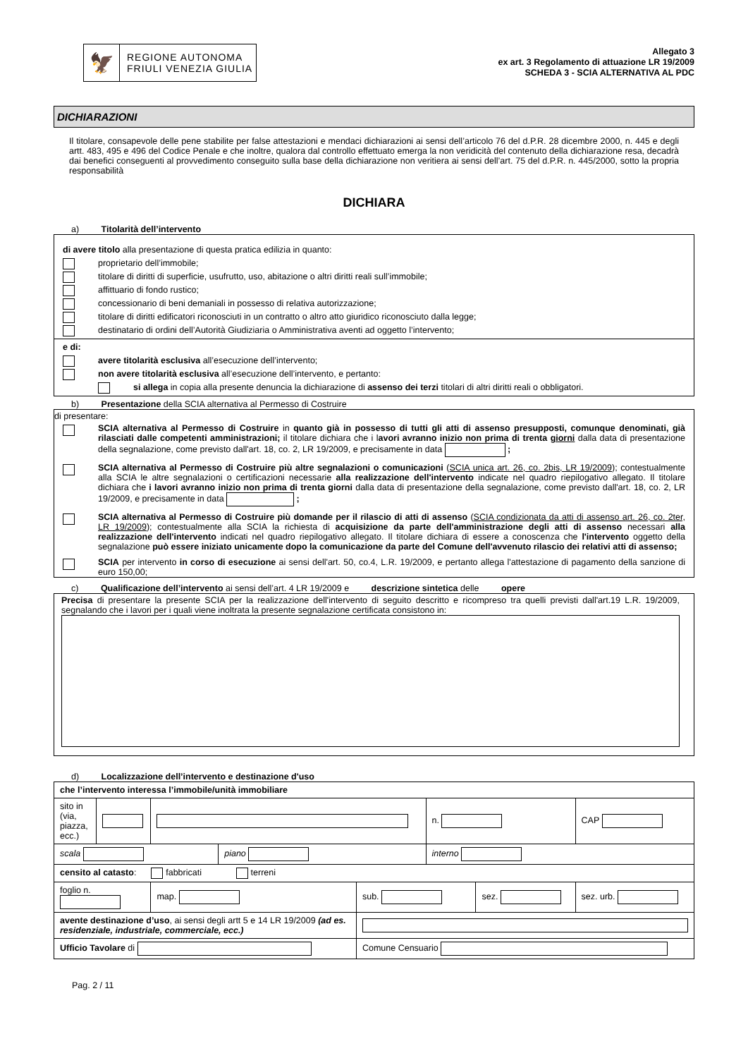🦅
REGIONE AUTONOMA
FRIULI VENEZIA GIULIA
Allegato 3
ex art. 3 Regolamento di attuazione LR 19/2009
SCHEDA 3 - SCIA ALTERNATIVA AL PDC
DICHIARAZIONI
Il titolare, consapevole delle pene stabilite per false attestazioni e mendaci dichiarazioni ai sensi dell’articolo 76 del d.P.R. 28 dicembre 2000, n. 445 e degli artt. 483, 495 e 496 del Codice Penale e che inoltre, qualora dal controllo effettuato emerga la non veridicità del contenuto della dichiarazione resa, decadrà dai benefici conseguenti al provvedimento conseguito sulla base della dichiarazione non veritiera ai sensi dell’art. 75 del d.P.R. n. 445/2000, sotto la propria responsabilità
DICHIARA
a) Titolarità dell’intervento
di avere titolo alla presentazione di questa pratica edilizia in quanto:
proprietario dell’immobile;
titolare di diritti di superficie, usufrutto, uso, abitazione o altri diritti reali sull’immobile;
affittuario di fondo rustico;
concessionario di beni demaniali in possesso di relativa autorizzazione;
titolare di diritti edificatori riconosciuti in un contratto o altro atto giuridico riconosciuto dalla legge;
destinatario di ordini dell’Autorità Giudiziaria o Amministrativa aventi ad oggetto l’intervento;
e di:
avere titolarità esclusiva all’esecuzione dell’intervento;
non avere titolarità esclusiva all’esecuzione dell’intervento, e pertanto:
si allega in copia alla presente denuncia la dichiarazione di assenso dei terzi titolari di altri diritti reali o obbligatori.
b) Presentazione della SCIA alternativa al Permesso di Costruire
di presentare:
SCIA alternativa al Permesso di Costruire in quanto già in possesso di tutti gli atti di assenso presupposti, comunque denominati, già rilasciati dalle competenti amministrazioni; il titolare dichiara che i lavori avranno inizio non prima di trenta giorni dalla data di presentazione della segnalazione, come previsto dall'art. 18, co. 2, LR 19/2009, e precisamente in data ;
SCIA alternativa al Permesso di Costruire più altre segnalazioni o comunicazioni (SCIA unica art. 26, co. 2bis, LR 19/2009); contestualmente alla SCIA le altre segnalazioni o certificazioni necessarie alla realizzazione dell'intervento indicate nel quadro riepilogativo allegato. Il titolare dichiara che i lavori avranno inizio non prima di trenta giorni dalla data di presentazione della segnalazione, come previsto dall'art. 18, co. 2, LR 19/2009, e precisamente in data ;
SCIA alternativa al Permesso di Costruire più domande per il rilascio di atti di assenso (SCIA condizionata da atti di assenso art. 26, co. 2ter, LR 19/2009); contestualmente alla SCIA la richiesta di acquisizione da parte dell'amministrazione degli atti di assenso necessari alla realizzazione dell'intervento indicati nel quadro riepilogativo allegato. Il titolare dichiara di essere a conoscenza che l'intervento oggetto della segnalazione può essere iniziato unicamente dopo la comunicazione da parte del Comune dell'avvenuto rilascio dei relativi atti di assenso;
SCIA per intervento in corso di esecuzione ai sensi dell'art. 50, co.4, L.R. 19/2009, e pertanto allega l'attestazione di pagamento della sanzione di euro 150,00;
c) Qualificazione dell’intervento ai sensi dell’art. 4 LR 19/2009 e descrizione sintetica delle opere
Precisa di presentare la presente SCIA per la realizzazione dell'intervento di seguito descritto e ricompreso tra quelli previsti dall'art.19 L.R. 19/2009, segnalando che i lavori per i quali viene inoltrata la presente segnalazione certificata consistono in:
d) Localizzazione dell’intervento e destinazione d'uso
| che l’intervento interessa l’immobile/unità immobiliare | | | | | | | |
| sito in (via, piazza, ecc.) | | | | | n. | | CAP |
| scala | | | piano | | interno | | |
| censito al catasto : fabbricati terreni | | | | | | | |
| foglio n. | | map. | | sub. | | sez. | sez. urb. |
| avente destinazione d’uso , ai sensi degli artt 5 e 14 LR 19/2009 (ad es. residenziale, industriale, commerciale, ecc.) | | | | | | | |
| Ufficio Tavolare di | | | | Comune Censuario | | | |
Pag. 2 / 11